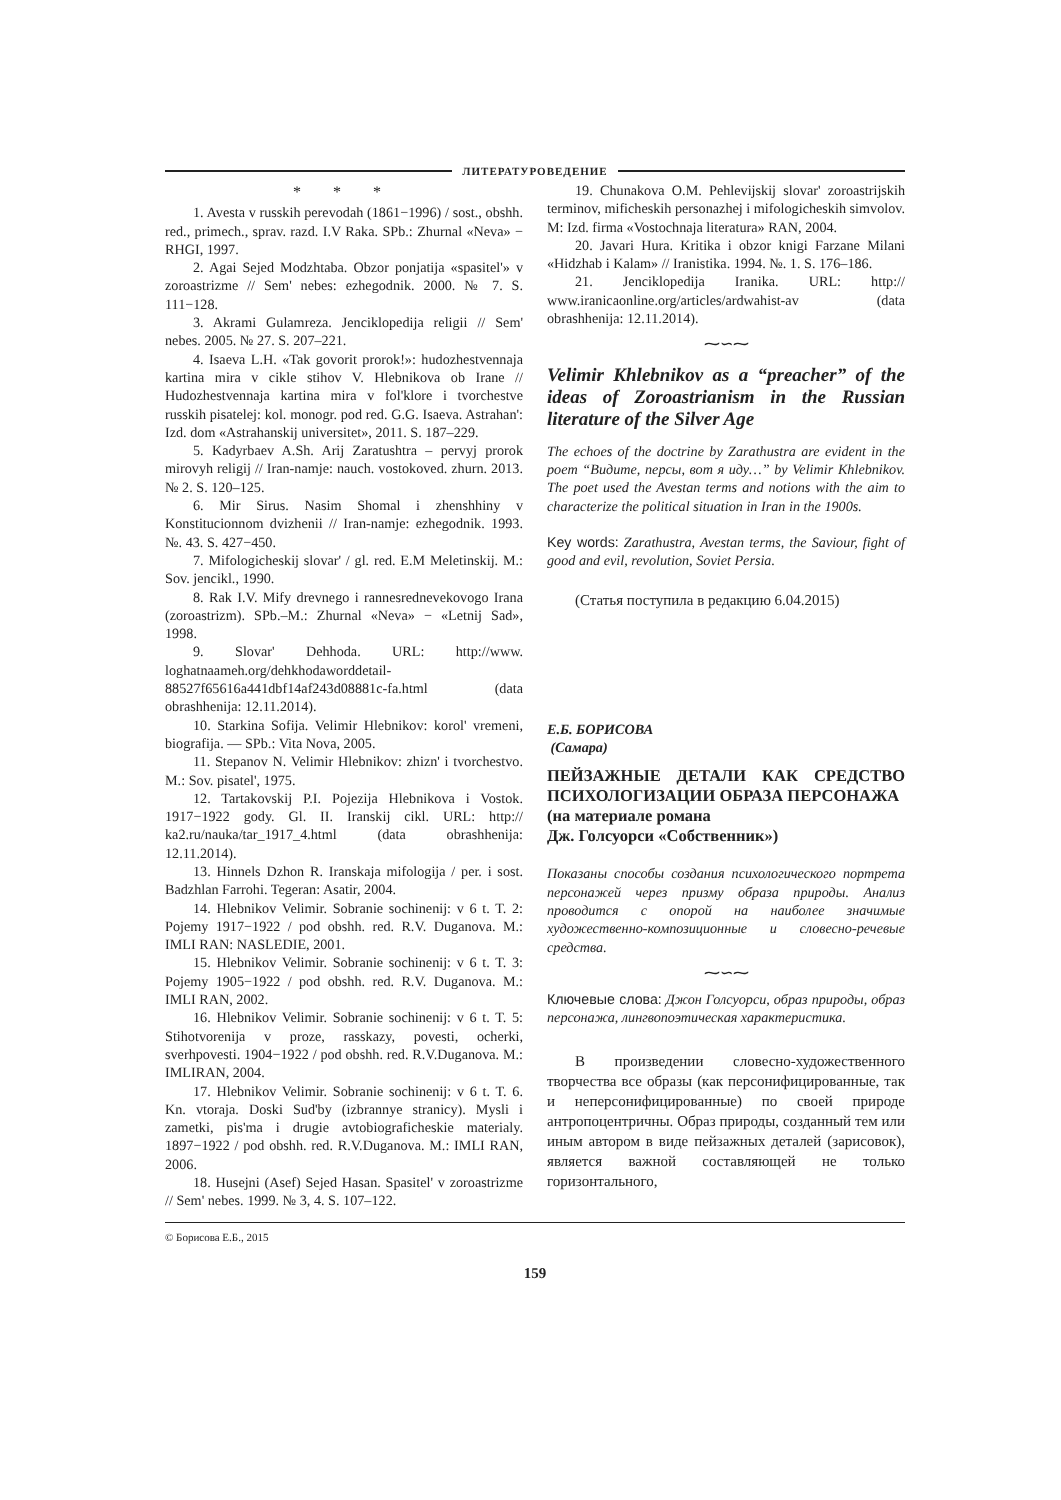ЛИТЕРАТУРОВЕДЕНИЕ
* * *
1. Avesta v russkih perevodah (1861−1996) / sost., obshh. red., primech., sprav. razd. I.V Raka. SPb.: Zhurnal «Neva» − RHGI, 1997.
2. Agai Sejed Modzhtaba. Obzor ponjatija «spasitel'» v zoroastrizme // Sem' nebes: ezhegodnik. 2000. № 7. S. 111−128.
3. Akrami Gulamreza. Jenciklopedija religii // Sem' nebes. 2005. № 27. S. 207–221.
4. Isaeva L.H. «Tak govorit prorok!»: hudozhestvennaja kartina mira v cikle stihov V. Hlebnikova ob Irane // Hudozhestvennaja kartina mira v fol'klore i tvorchestve russkih pisatelej: kol. monogr. pod red. G.G. Isaeva. Astrahan': Izd. dom «Astrahanskij universitet», 2011. S. 187–229.
5. Kadyrbaev A.Sh. Arij Zaratushtra – pervyj prorok mirovyh religij // Iran-namje: nauch. vostokoved. zhurn. 2013. № 2. S. 120–125.
6. Mir Sirus. Nasim Shomal i zhenshhiny v Konstitucionnom dvizhenii // Iran-namje: ezhegodnik. 1993. №. 43. S. 427−450.
7. Mifologicheskij slovar' / gl. red. E.M Meletinskij. M.: Sov. jencikl., 1990.
8. Rak I.V. Mify drevnego i rannesrednevekovogo Irana (zoroastrizm). SPb.–M.: Zhurnal «Neva» − «Letnij Sad», 1998.
9. Slovar' Dehhoda. URL: http://www. loghatnaameh.org/dehkhodaworddetail-88527f65616a441dbf14af243d08881c-fa.html (data obrashhenija: 12.11.2014).
10. Starkina Sofija. Velimir Hlebnikov: korol' vremeni, biografija. — SPb.: Vita Nova, 2005.
11. Stepanov N. Velimir Hlebnikov: zhizn' i tvorchestvo. M.: Sov. pisatel', 1975.
12. Tartakovskij P.I. Pojezija Hlebnikova i Vostok. 1917−1922 gody. Gl. II. Iranskij cikl. URL: http:// ka2.ru/nauka/tar_1917_4.html (data obrashhenija: 12.11.2014).
13. Hinnels Dzhon R. Iranskaja mifologija / per. i sost. Badzhlan Farrohi. Tegeran: Asatir, 2004.
14. Hlebnikov Velimir. Sobranie sochinenij: v 6 t. T. 2: Pojemy 1917−1922 / pod obshh. red. R.V. Duganova. M.: IMLI RAN: NASLEDIE, 2001.
15. Hlebnikov Velimir. Sobranie sochinenij: v 6 t. T. 3: Pojemy 1905−1922 / pod obshh. red. R.V. Duganova. M.: IMLI RAN, 2002.
16. Hlebnikov Velimir. Sobranie sochinenij: v 6 t. T. 5: Stihotvorenija v proze, rasskazy, povesti, ocherki, sverhpovesti. 1904−1922 / pod obshh. red. R.V.Duganova. M.: IMLIRAN, 2004.
17. Hlebnikov Velimir. Sobranie sochinenij: v 6 t. T. 6. Kn. vtoraja. Doski Sud'by (izbrannye stranicy). Mysli i zametki, pis'ma i drugie avtobiograficheskie materialy. 1897−1922 / pod obshh. red. R.V.Duganova. M.: IMLI RAN, 2006.
18. Husejni (Asef) Sejed Hasan. Spasitel' v zoroastrizme // Sem' nebes. 1999. № 3, 4. S. 107–122.
19. Chunakova O.M. Pehlevijskij slovar' zoroastrijskih terminov, mificheskih personazhej i mifologicheskih simvolov. M: Izd. firma «Vostochnaja literatura» RAN, 2004.
20. Javari Hura. Kritika i obzor knigi Farzane Milani «Hidzhab i Kalam» // Iranistika. 1994. №. 1. S. 176–186.
21. Jenciklopedija Iranika. URL: http:// www.iranicaonline.org/articles/ardwahist-av (data obrashhenija: 12.11.2014).
⁓∽⁓
Velimir Khlebnikov as a “preacher” of the ideas of Zoroastrianism in the Russian literature of the Silver Age
The echoes of the doctrine by Zarathustra are evident in the poem “Видите, персы, вот я иду…” by Velimir Khlebnikov. The poet used the Avestan terms and notions with the aim to characterize the political situation in Iran in the 1900s.
Key words: Zarathustra, Avestan terms, the Saviour, fight of good and evil, revolution, Soviet Persia.
(Статья поступила в редакцию 6.04.2015)
Е.Б. БОРИСОВА
(Самара)
ПЕЙЗАЖНЫЕ ДЕТАЛИ КАК СРЕДСТВО ПСИХОЛОГИЗАЦИИ ОБРАЗА ПЕРСОНАЖА
(на материале романа
Дж. Голсуорси «Собственник»)
Показаны способы создания психологического портрета персонажей через призму образа природы. Анализ проводится с опорой на наиболее значимые художественно-композиционные и словесно-речевые средства.
⁓∽⁓
Ключевые слова: Джон Голсуорси, образ природы, образ персонажа, лингвопоэтическая характеристика.
В произведении словесно-художественного творчества все образы (как персонифицированные, так и неперсонифицированные) по своей природе антропоцентричны. Образ природы, созданный тем или иным автором в виде пейзажных деталей (зарисовок), является важной составляющей не только горизонтального,
© Борисова Е.Б., 2015
159